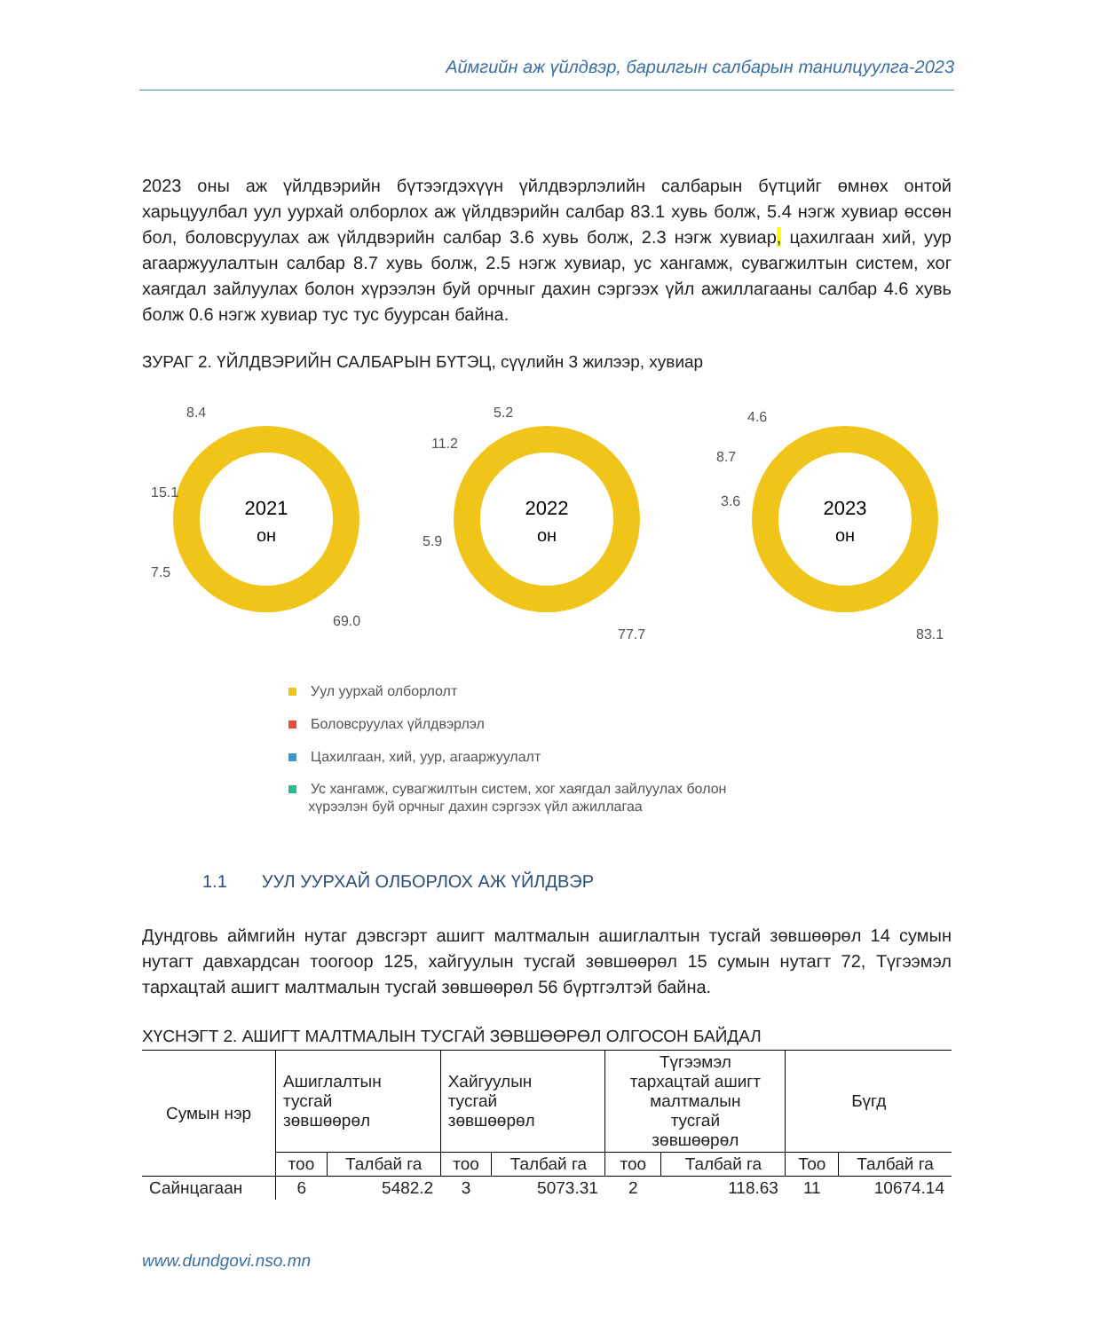Аймгийн аж үйлдвэр, барилгын салбарын танилцуулга-2023
2023 оны аж үйлдвэрийн бүтээгдэхүүн үйлдвэрлэлийн салбарын бүтцийг өмнөх онтой харьцуулбал уул уурхай олборлох аж үйлдвэрийн салбар 83.1 хувь болж, 5.4 нэгж хувиар өссөн бол, боловсруулах аж үйлдвэрийн салбар 3.6 хувь болж, 2.3 нэгж хувиар, цахилгаан хий, уур агааржуулалтын салбар 8.7 хувь болж, 2.5 нэгж хувиар, ус хангамж, сувагжилтын систем, хог хаягдал зайлуулах болон хүрээлэн буй орчныг дахин сэргээх үйл ажиллагааны салбар 4.6 хувь болж 0.6 нэгж хувиар тус тус буурсан байна.
ЗУРАГ 2. ҮЙЛДВЭРИЙН САЛБАРЫН БҮТЭЦ, сүүлийн 3 жилээр, хувиар
2021
он
8.4
15.1
7.5
69.0
2022
он
5.2
11.2
5.9
77.7
2023
он
4.6
8.7
3.6
83.1
Уул уурхай олборлолт
Боловсруулах үйлдвэрлэл
Цахилгаан, хий, уур, агааржуулалт
Ус хангамж, сувагжилтын систем, хог хаягдал зайлуулах болон
хүрээлэн буй орчныг дахин сэргээх үйл ажиллагаа
1.1 УУЛ УУРХАЙ ОЛБОРЛОХ АЖ ҮЙЛДВЭР
Дундговь аймгийн нутаг дэвсгэрт ашигт малтмалын ашиглалтын тусгай зөвшөөрөл 14 сумын нутагт давхардсан тоогоор 125, хайгуулын тусгай зөвшөөрөл 15 сумын нутагт 72, Түгээмэл тархацтай ашигт малтмалын тусгай зөвшөөрөл 56 бүртгэлтэй байна.
ХҮСНЭГТ 2. АШИГТ МАЛТМАЛЫН ТУСГАЙ ЗӨВШӨӨРӨЛ ОЛГОСОН БАЙДАЛ
| Сумын нэр | Ашиглалтын тусгай зөвшөөрөл | | Хайгуулын тусгай зөвшөөрөл | | Түгээмэл тархацтай ашигт малтмалын тусгай зөвшөөрөл | | Бүгд | |
| --- | --- | --- | --- | --- | --- | --- | --- | --- |
| | тоо | Талбай га | тоо | Талбай га | тоо | Талбай га | Тоо | Талбай га |
| Сайнцагаан | 6 | 5482.2 | 3 | 5073.31 | 2 | 118.63 | 11 | 10674.14 |
www.dundgovi.nso.mn